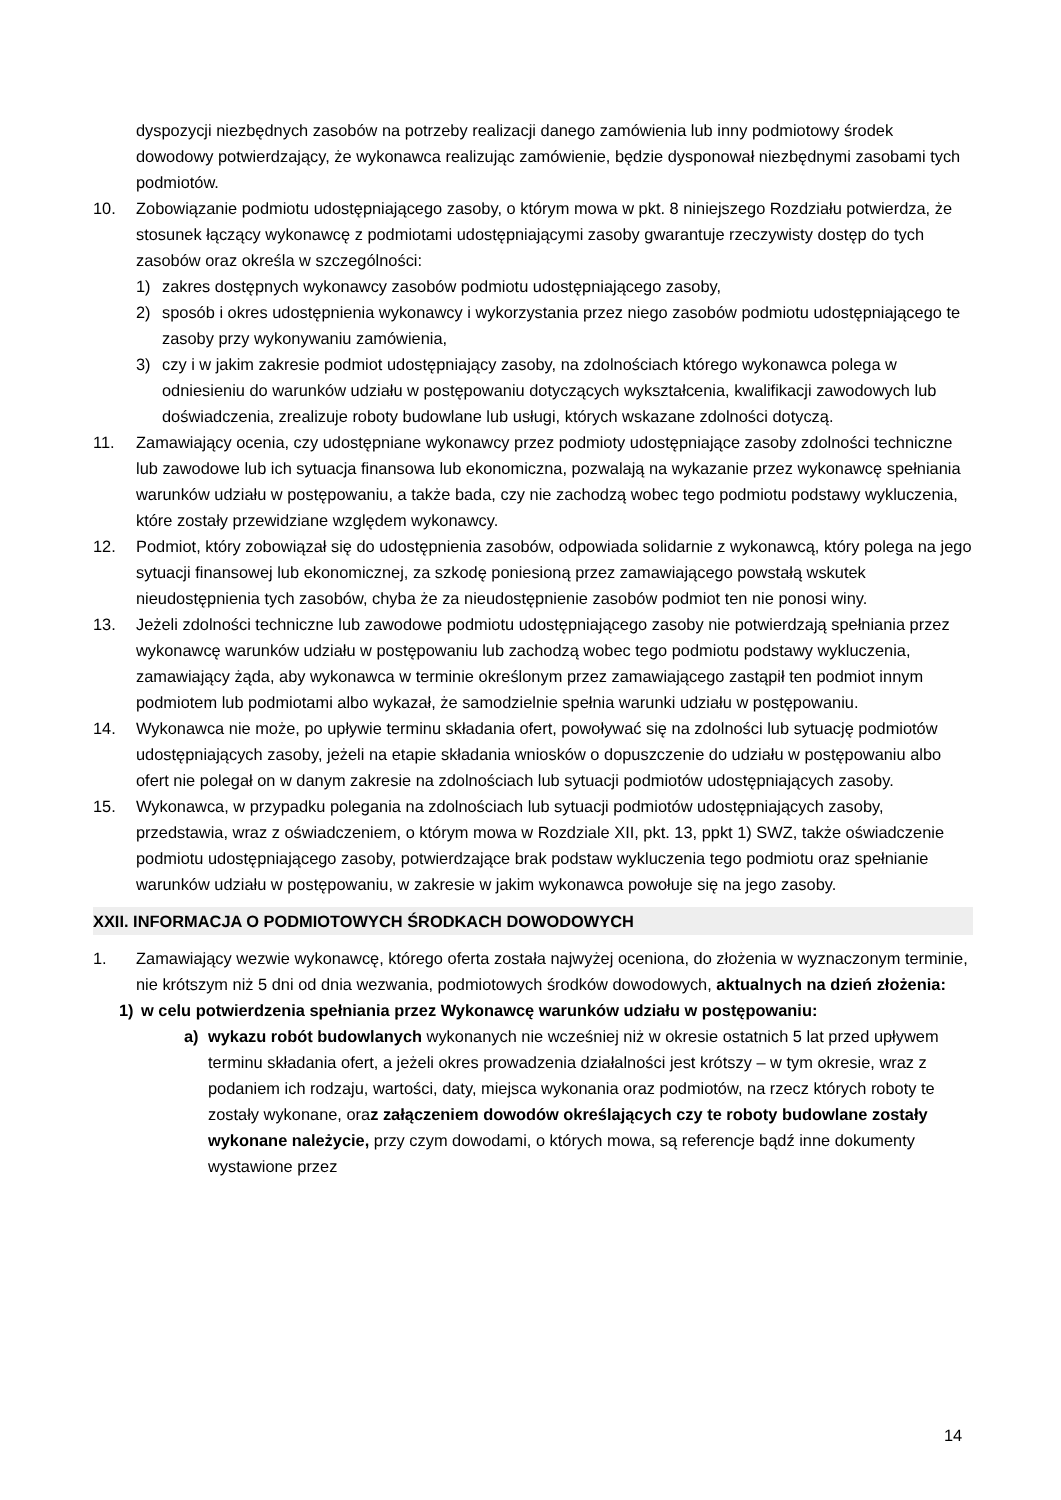dyspozycji niezbędnych zasobów na potrzeby realizacji danego zamówienia lub inny podmiotowy środek dowodowy potwierdzający, że wykonawca realizując zamówienie, będzie dysponował niezbędnymi zasobami tych podmiotów.
10. Zobowiązanie podmiotu udostępniającego zasoby, o którym mowa w pkt. 8 niniejszego Rozdziału potwierdza, że stosunek łączący wykonawcę z podmiotami udostępniającymi zasoby gwarantuje rzeczywisty dostęp do tych zasobów oraz określa w szczególności:
1) zakres dostępnych wykonawcy zasobów podmiotu udostępniającego zasoby,
2) sposób i okres udostępnienia wykonawcy i wykorzystania przez niego zasobów podmiotu udostępniającego te zasoby przy wykonywaniu zamówienia,
3) czy i w jakim zakresie podmiot udostępniający zasoby, na zdolnościach którego wykonawca polega w odniesieniu do warunków udziału w postępowaniu dotyczących wykształcenia, kwalifikacji zawodowych lub doświadczenia, zrealizuje roboty budowlane lub usługi, których wskazane zdolności dotyczą.
11. Zamawiający ocenia, czy udostępniane wykonawcy przez podmioty udostępniające zasoby zdolności techniczne lub zawodowe lub ich sytuacja finansowa lub ekonomiczna, pozwalają na wykazanie przez wykonawcę spełniania warunków udziału w postępowaniu, a także bada, czy nie zachodzą wobec tego podmiotu podstawy wykluczenia, które zostały przewidziane względem wykonawcy.
12. Podmiot, który zobowiązał się do udostępnienia zasobów, odpowiada solidarnie z wykonawcą, który polega na jego sytuacji finansowej lub ekonomicznej, za szkodę poniesioną przez zamawiającego powstałą wskutek nieudostępnienia tych zasobów, chyba że za nieudostępnienie zasobów podmiot ten nie ponosi winy.
13. Jeżeli zdolności techniczne lub zawodowe podmiotu udostępniającego zasoby nie potwierdzają spełniania przez wykonawcę warunków udziału w postępowaniu lub zachodzą wobec tego podmiotu podstawy wykluczenia, zamawiający żąda, aby wykonawca w terminie określonym przez zamawiającego zastąpił ten podmiot innym podmiotem lub podmiotami albo wykazał, że samodzielnie spełnia warunki udziału w postępowaniu.
14. Wykonawca nie może, po upływie terminu składania ofert, powoływać się na zdolności lub sytuację podmiotów udostępniających zasoby, jeżeli na etapie składania wniosków o dopuszczenie do udziału w postępowaniu albo ofert nie polegał on w danym zakresie na zdolnościach lub sytuacji podmiotów udostępniających zasoby.
15. Wykonawca, w przypadku polegania na zdolnościach lub sytuacji podmiotów udostępniających zasoby, przedstawia, wraz z oświadczeniem, o którym mowa w Rozdziale XII, pkt. 13, ppkt 1) SWZ, także oświadczenie podmiotu udostępniającego zasoby, potwierdzające brak podstaw wykluczenia tego podmiotu oraz spełnianie warunków udziału w postępowaniu, w zakresie w jakim wykonawca powołuje się na jego zasoby.
XXII. INFORMACJA O PODMIOTOWYCH ŚRODKACH DOWODOWYCH
1. Zamawiający wezwie wykonawcę, którego oferta została najwyżej oceniona, do złożenia w wyznaczonym terminie, nie krótszym niż 5 dni od dnia wezwania, podmiotowych środków dowodowych, aktualnych na dzień złożenia:
1) w celu potwierdzenia spełniania przez Wykonawcę warunków udziału w postępowaniu:
a) wykazu robót budowlanych wykonanych nie wcześniej niż w okresie ostatnich 5 lat przed upływem terminu składania ofert, a jeżeli okres prowadzenia działalności jest krótszy – w tym okresie, wraz z podaniem ich rodzaju, wartości, daty, miejsca wykonania oraz podmiotów, na rzecz których roboty te zostały wykonane, oraz załączeniem dowodów określających czy te roboty budowlane zostały wykonane należycie, przy czym dowodami, o których mowa, są referencje bądź inne dokumenty wystawione przez
14